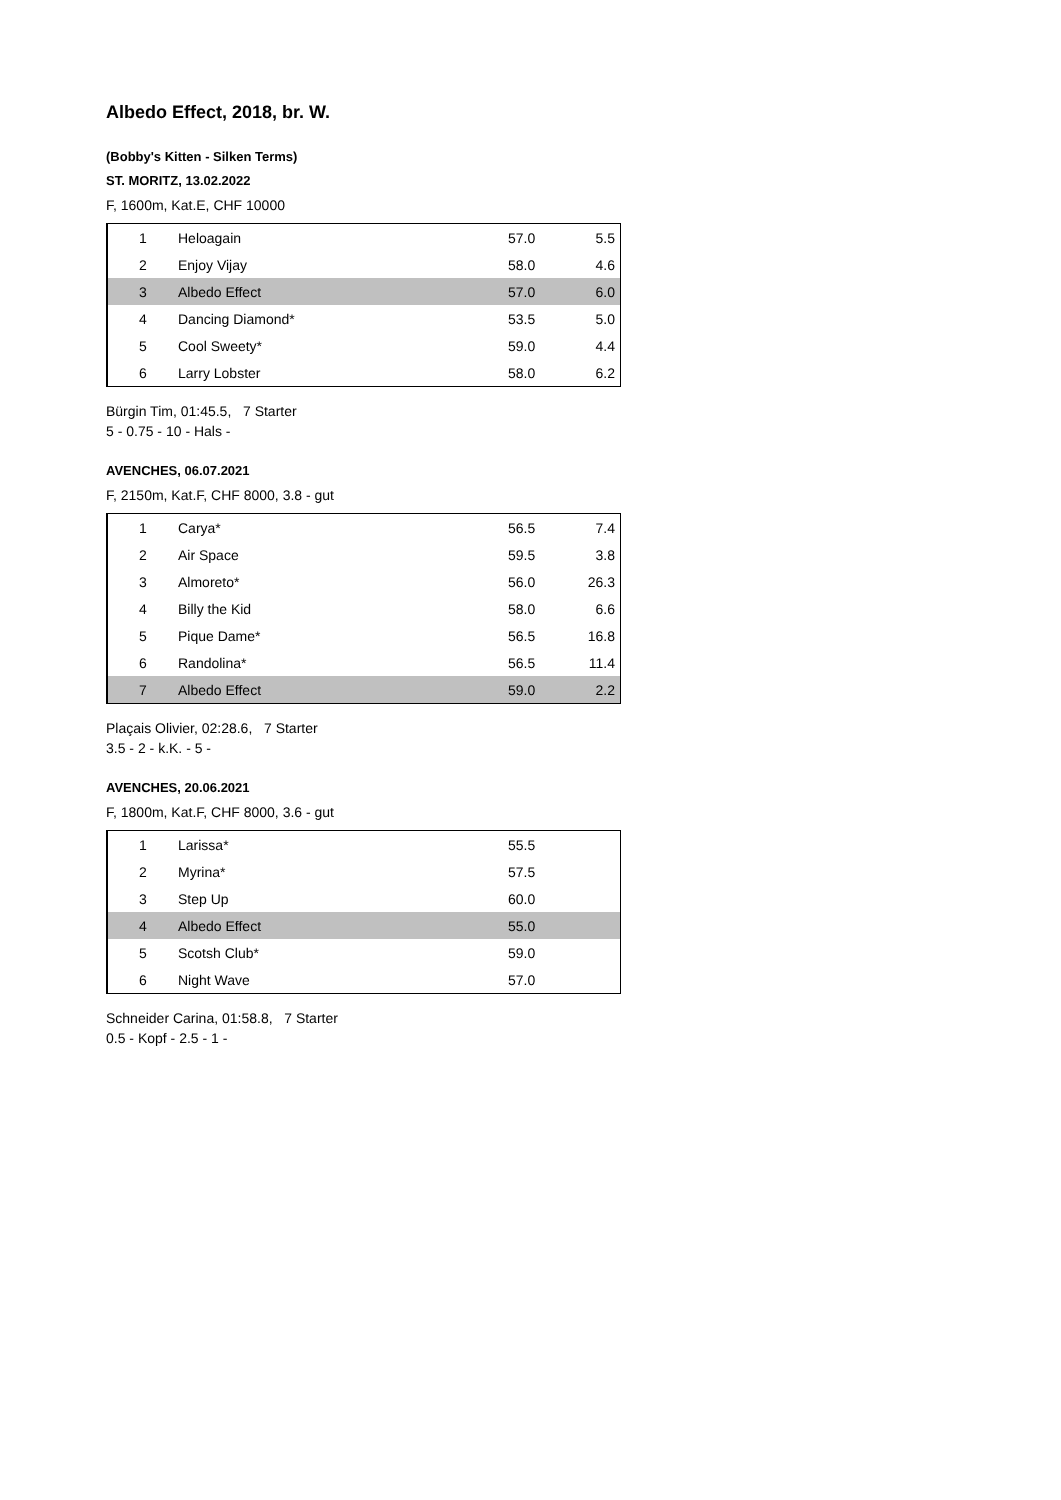Albedo Effect, 2018, br. W.
(Bobby's Kitten - Silken Terms)
ST. MORITZ, 13.02.2022
F, 1600m, Kat.E, CHF 10000
| 1 | Heloagain | 57.0 | 5.5 |
| 2 | Enjoy Vijay | 58.0 | 4.6 |
| 3 | Albedo Effect | 57.0 | 6.0 |
| 4 | Dancing Diamond* | 53.5 | 5.0 |
| 5 | Cool Sweety* | 59.0 | 4.4 |
| 6 | Larry Lobster | 58.0 | 6.2 |
Bürgin Tim, 01:45.5, 7 Starter
5 - 0.75 - 10 - Hals -
AVENCHES, 06.07.2021
F, 2150m, Kat.F, CHF 8000, 3.8 - gut
| 1 | Carya* | 56.5 | 7.4 |
| 2 | Air Space | 59.5 | 3.8 |
| 3 | Almoreto* | 56.0 | 26.3 |
| 4 | Billy the Kid | 58.0 | 6.6 |
| 5 | Pique Dame* | 56.5 | 16.8 |
| 6 | Randolina* | 56.5 | 11.4 |
| 7 | Albedo Effect | 59.0 | 2.2 |
Plaçais Olivier, 02:28.6, 7 Starter
3.5 - 2 - k.K. - 5 -
AVENCHES, 20.06.2021
F, 1800m, Kat.F, CHF 8000, 3.6 - gut
| 1 | Larissa* | 55.5 | |
| 2 | Myrina* | 57.5 | |
| 3 | Step Up | 60.0 | |
| 4 | Albedo Effect | 55.0 | |
| 5 | Scotsh Club* | 59.0 | |
| 6 | Night Wave | 57.0 | |
Schneider Carina, 01:58.8, 7 Starter
0.5 - Kopf - 2.5 - 1 -